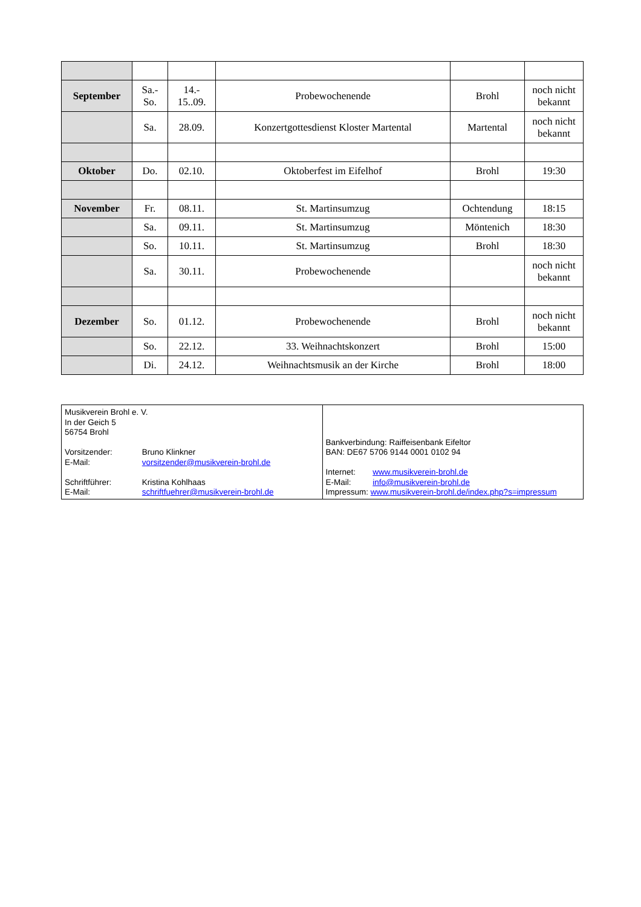| September | Sa.- So. | 14.- 15..09. | Probewochenende | Brohl | noch nicht bekannt |
| | Sa. | 28.09. | Konzertgottesdienst Kloster Martental | Martental | noch nicht bekannt |
| Oktober | Do. | 02.10. | Oktoberfest im Eifelhof | Brohl | 19:30 |
| November | Fr. | 08.11. | St. Martinsumzug | Ochtendung | 18:15 |
| | Sa. | 09.11. | St. Martinsumzug | Möntenich | 18:30 |
| | So. | 10.11. | St. Martinsumzug | Brohl | 18:30 |
| | Sa. | 30.11. | Probewochenende | | noch nicht bekannt |
| Dezember | So. | 01.12. | Probewochenende | Brohl | noch nicht bekannt |
| | So. | 22.12. | 33. Weihnachtskonzert | Brohl | 15:00 |
| | Di. | 24.12. | Weihnachtsmusik an der Kirche | Brohl | 18:00 |
| Musikverein Brohl e. V. In der Geich 5 56754 Brohl Vorsitzender: Bruno Klinkner E-Mail: vorsitzender@musikverein-brohl.de Schriftführer: Kristina Kohlhaas E-Mail: schriftfuehrer@musikverein-brohl.de | Bankverbindung: Raiffeisenbank Eifeltor BAN: DE67 5706 9144 0001 0102 94 Internet: www.musikverein-brohl.de E-Mail: info@musikverein-brohl.de Impressum: www.musikverein-brohl.de/index.php?s=impressum |